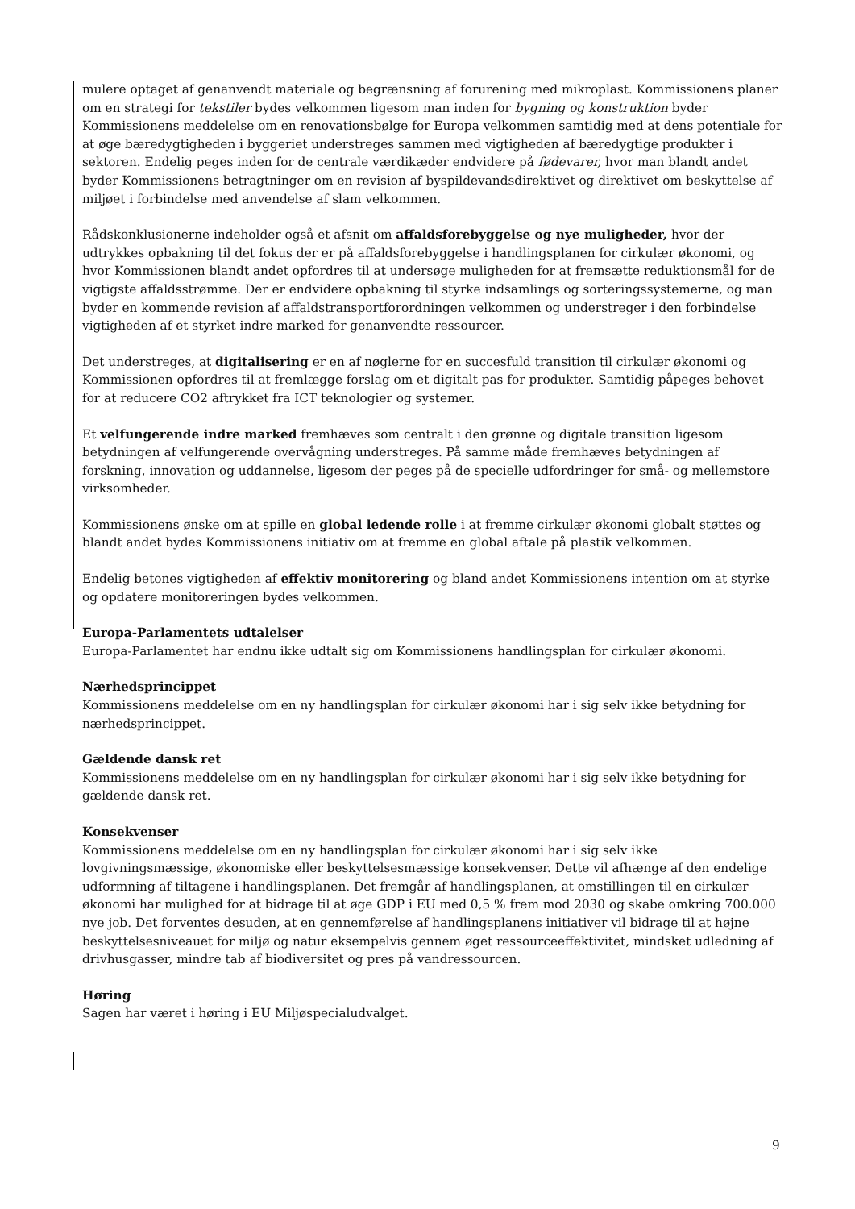mulere optaget af genanvendt materiale og begrænsning af forurening med mikroplast. Kommissionens planer om en strategi for tekstiler bydes velkommen ligesom man inden for bygning og konstruktion byder Kommissionens meddelelse om en renovationsbølge for Europa velkommen samtidig med at dens potentiale for at øge bæredygtigheden i byggeriet understreges sammen med vigtigheden af bæredygtige produkter i sektoren. Endelig peges inden for de centrale værdikæder endvidere på fødevarer, hvor man blandt andet byder Kommissionens betragtninger om en revision af byspildevandsdirektivet og direktivet om beskyttelse af miljøet i forbindelse med anvendelse af slam velkommen.
Rådskonklusionerne indeholder også et afsnit om affaldsforebyggelse og nye muligheder, hvor der udtrykkes opbakning til det fokus der er på affaldsforebyggelse i handlingsplanen for cirkulær økonomi, og hvor Kommissionen blandt andet opfordres til at undersøge muligheden for at fremsætte reduktionsmål for de vigtigste affaldsstrømme. Der er endvidere opbakning til styrke indsamlings og sorteringssystemerne, og man byder en kommende revision af affaldstransportforordningen velkommen og understreger i den forbindelse vigtigheden af et styrket indre marked for genanvendte ressourcer.
Det understreges, at digitalisering er en af nøglerne for en succesfuld transition til cirkulær økonomi og Kommissionen opfordres til at fremlægge forslag om et digitalt pas for produkter. Samtidig påpeges behovet for at reducere CO2 aftrykket fra ICT teknologier og systemer.
Et velfungerende indre marked fremhæves som centralt i den grønne og digitale transition ligesom betydningen af velfungerende overvågning understreges. På samme måde fremhæves betydningen af forskning, innovation og uddannelse, ligesom der peges på de specielle udfordringer for små- og mellemstore virksomheder.
Kommissionens ønske om at spille en global ledende rolle i at fremme cirkulær økonomi globalt støttes og blandt andet bydes Kommissionens initiativ om at fremme en global aftale på plastik velkommen.
Endelig betones vigtigheden af effektiv monitorering og bland andet Kommissionens intention om at styrke og opdatere monitoreringen bydes velkommen.
Europa-Parlamentets udtalelser
Europa-Parlamentet har endnu ikke udtalt sig om Kommissionens handlingsplan for cirkulær økonomi.
Nærhedsprincippet
Kommissionens meddelelse om en ny handlingsplan for cirkulær økonomi har i sig selv ikke betydning for nærhedsprincippet.
Gældende dansk ret
Kommissionens meddelelse om en ny handlingsplan for cirkulær økonomi har i sig selv ikke betydning for gældende dansk ret.
Konsekvenser
Kommissionens meddelelse om en ny handlingsplan for cirkulær økonomi har i sig selv ikke lovgivningsmæssige, økonomiske eller beskyttelsesmæssige konsekvenser. Dette vil afhænge af den endelige udformning af tiltagene i handlingsplanen. Det fremgår af handlingsplanen, at omstillingen til en cirkulær økonomi har mulighed for at bidrage til at øge GDP i EU med 0,5 % frem mod 2030 og skabe omkring 700.000 nye job. Det forventes desuden, at en gennemførelse af handlingsplanens initiativer vil bidrage til at højne beskyttelsesniveauet for miljø og natur eksempelvis gennem øget ressourceeffektivitet, mindsket udledning af drivhusgasser, mindre tab af biodiversitet og pres på vandressourcen.
Høring
Sagen har været i høring i EU Miljøspecialudvalget.
9